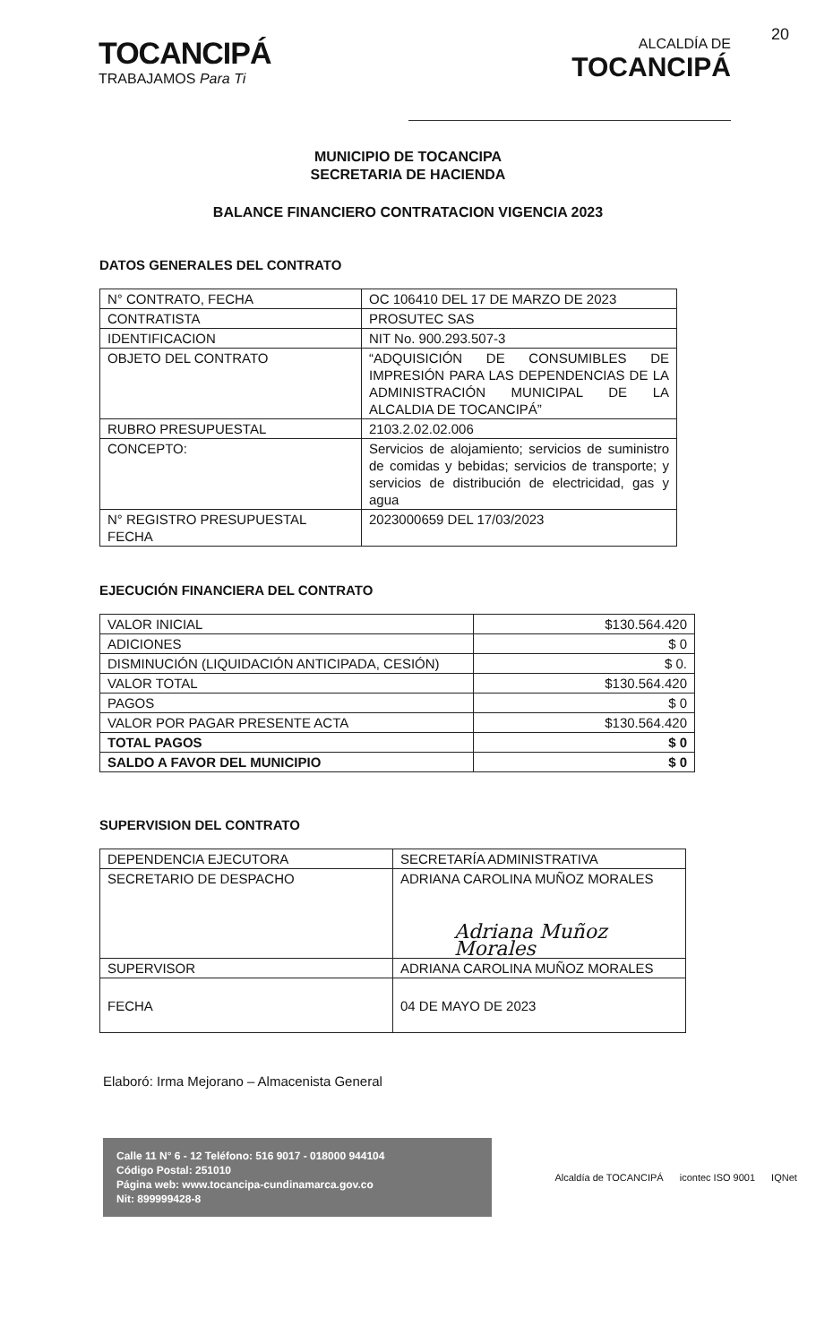20
TOCANCIPÁ
TRABAJAMOS Para Ti
ALCALDÍA DE
TOCANCIPÁ
MUNICIPIO DE TOCANCIPA
SECRETARIA DE HACIENDA
BALANCE FINANCIERO CONTRATACION VIGENCIA 2023
DATOS GENERALES DEL CONTRATO
| N° CONTRATO, FECHA | OC 106410 DEL 17 DE MARZO DE 2023 |
| CONTRATISTA | PROSUTEC SAS |
| IDENTIFICACION | NIT No. 900.293.507-3 |
| OBJETO DEL CONTRATO | “ADQUISICIÓN DE CONSUMIBLES DE IMPRESIÓN PARA LAS DEPENDENCIAS DE LA ADMINISTRACIÓN MUNICIPAL DE LA ALCALDIA DE TOCANCIPÁ” |
| RUBRO PRESUPUESTAL | 2103.2.02.02.006 |
| CONCEPTO: | Servicios de alojamiento; servicios de suministro de comidas y bebidas; servicios de transporte; y servicios de distribución de electricidad, gas y agua |
| N° REGISTRO PRESUPUESTAL FECHA | 2023000659 DEL 17/03/2023 |
EJECUCIÓN FINANCIERA DEL CONTRATO
| VALOR INICIAL | $130.564.420 |
| ADICIONES | $ 0 |
| DISMINUCIÓN (LIQUIDACIÓN ANTICIPADA, CESIÓN) | $ 0. |
| VALOR TOTAL | $130.564.420 |
| PAGOS | $ 0 |
| VALOR POR PAGAR PRESENTE ACTA | $130.564.420 |
| TOTAL PAGOS | $ 0 |
| SALDO A FAVOR DEL MUNICIPIO | $ 0 |
SUPERVISION DEL CONTRATO
| DEPENDENCIA EJECUTORA | SECRETARÍA ADMINISTRATIVA |
| SECRETARIO DE DESPACHO | ADRIANA CAROLINA MUÑOZ MORALES Adriana Muñoz Morales |
| SUPERVISOR | ADRIANA CAROLINA MUÑOZ MORALES |
| FECHA | 04 DE MAYO DE 2023 |
Elaboró: Irma Mejorano – Almacenista General
Calle 11 N° 6 - 12 Teléfono: 516 9017 - 018000 944104
Código Postal: 251010
Página web: www.tocancipa-cundinamarca.gov.co
Nit: 899999428-8
Alcaldía de TOCANCIPÁ icontec ISO 9001 IQNet